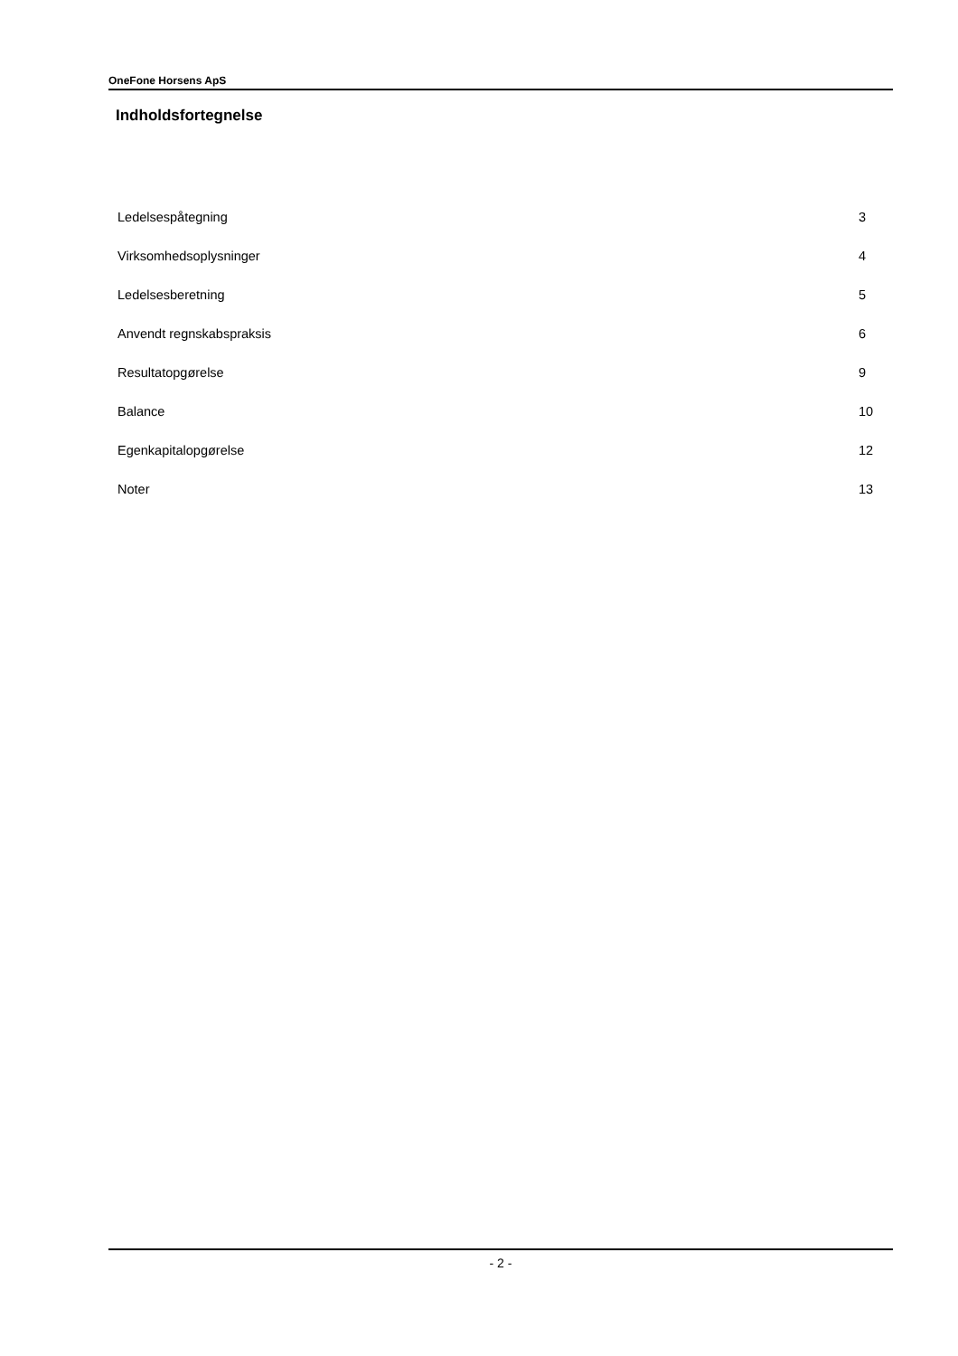OneFone Horsens ApS
Indholdsfortegnelse
| Ledelsespåtegning | 3 |
| Virksomhedsoplysninger | 4 |
| Ledelsesberetning | 5 |
| Anvendt regnskabspraksis | 6 |
| Resultatopgørelse | 9 |
| Balance | 10 |
| Egenkapitalopgørelse | 12 |
| Noter | 13 |
- 2 -